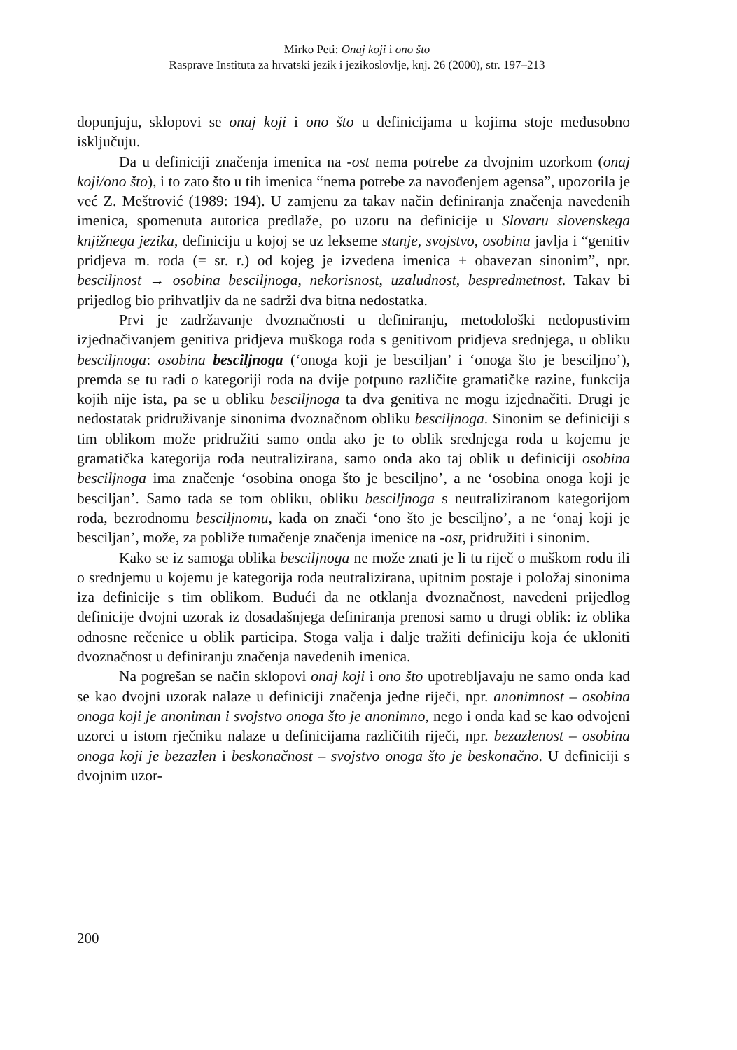Mirko Peti: Onaj koji i ono što
Rasprave Instituta za hrvatski jezik i jezikoslovlje, knj. 26 (2000), str. 197–213
dopunjuju, sklopovi se onaj koji i ono što u definicijama u kojima stoje međusobno isključuju.
Da u definiciji značenja imenica na -ost nema potrebe za dvojnim uzorkom (onaj koji/ono što), i to zato što u tih imenica “nema potrebe za navođenjem agensa”, upozorila je već Z. Meštrović (1989: 194). U zamjenu za takav način definiranja značenja navedenih imenica, spomenuta autorica predlaže, po uzoru na definicije u Slovaru slovenskega knjižnega jezika, definiciju u kojoj se uz lekseme stanje, svojstvo, osobina javlja i “genitiv pridjeva m. roda (= sr. r.) od kojeg je izvedena imenica + obavezan sinonim”, npr. besciljnost → osobina besciljnoga, nekorisnost, uzaludnost, bespredmetnost. Takav bi prijedlog bio prihvatljiv da ne sadrži dva bitna nedostatka.
Prvi je zadržavanje dvoznačnosti u definiranju, metodološki nedopustivim izjednačivanjem genitiva pridjeva muškoga roda s genitivom pridjeva srednjega, u obliku besciljnoga: osobina besciljnoga (‘onoga koji je besciljan’ i ‘onoga što je besciljno’), premda se tu radi o kategoriji roda na dvije potpuno različite gramatičke razine, funkcija kojih nije ista, pa se u obliku besciljnoga ta dva genitiva ne mogu izjednačiti. Drugi je nedostatak pridruživanje sinonima dvoznačnom obliku besciljnoga. Sinonim se definiciji s tim oblikom može pridružiti samo onda ako je to oblik srednjega roda u kojemu je gramatička kategorija roda neutralizirana, samo onda ako taj oblik u definiciji osobina besciljnoga ima značenje ‘osobina onoga što je besciljno’, a ne ‘osobina onoga koji je besciljan’. Samo tada se tom obliku, obliku besciljnoga s neutraliziranom kategorijom roda, bezrodnomu besciljnomu, kada on znači ‘ono što je besciljno’, a ne ‘onaj koji je besciljan’, može, za pobliže tumačenje značenja imenice na -ost, pridružiti i sinonim.
Kako se iz samoga oblika besciljnoga ne može znati je li tu riječ o muškom rodu ili o srednjemu u kojemu je kategorija roda neutralizirana, upitnim postaje i položaj sinonima iza definicije s tim oblikom. Budući da ne otklanja dvoznačnost, navedeni prijedlog definicije dvojni uzorak iz dosadašnjega definiranja prenosi samo u drugi oblik: iz oblika odnosne rečenice u oblik participa. Stoga valja i dalje tražiti definiciju koja će ukloniti dvoznačnost u definiranju značenja navedenih imenica.
Na pogrešan se način sklopovi onaj koji i ono što upotrebljavaju ne samo onda kad se kao dvojni uzorak nalaze u definiciji značenja jedne riječi, npr. anonimnost – osobina onoga koji je anoniman i svojstvo onoga što je anonimno, nego i onda kad se kao odvojeni uzorci u istom rječniku nalaze u definicijama različitih riječi, npr. bezazlenost – osobina onoga koji je bezazlen i beskonačnost – svojstvo onoga što je beskonačno. U definiciji s dvojnim uzor-
200